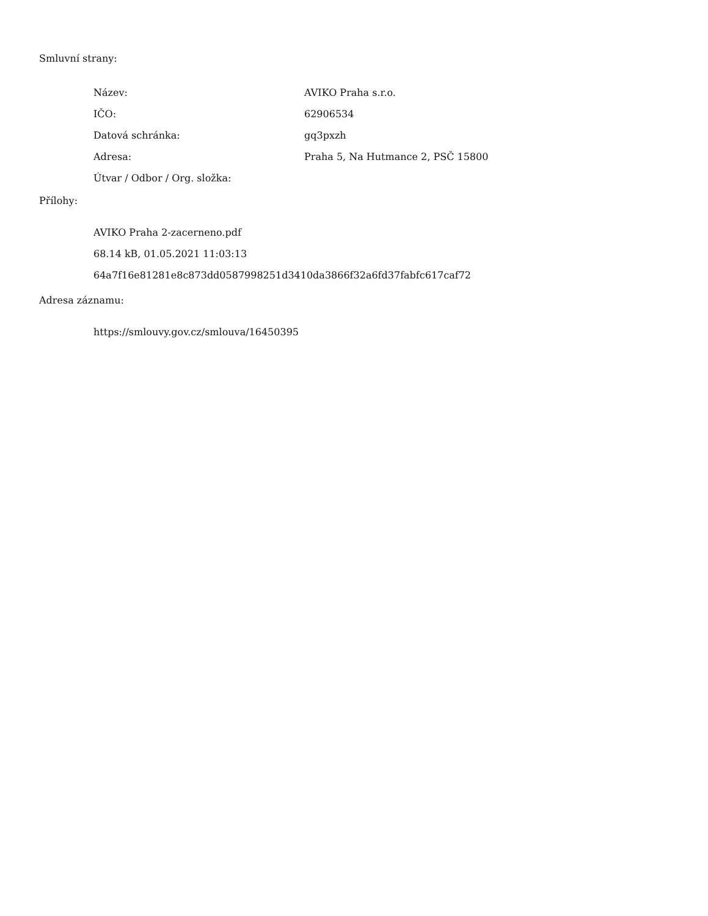Smluvní strany:
Název: AVIKO Praha s.r.o.
IČO: 62906534
Datová schránka: gq3pxzh
Adresa:
Praha 5, Na Hutmance 2, PSČ 15800
Útvar / Odbor / Org. složka:
Přílohy:
AVIKO Praha 2-zacerneno.pdf
68.14 kB, 01.05.2021 11:03:13
64a7f16e81281e8c873dd0587998251d3410da3866f32a6fd37fabfc617caf72
Adresa záznamu:
https://smlouvy.gov.cz/smlouva/16450395